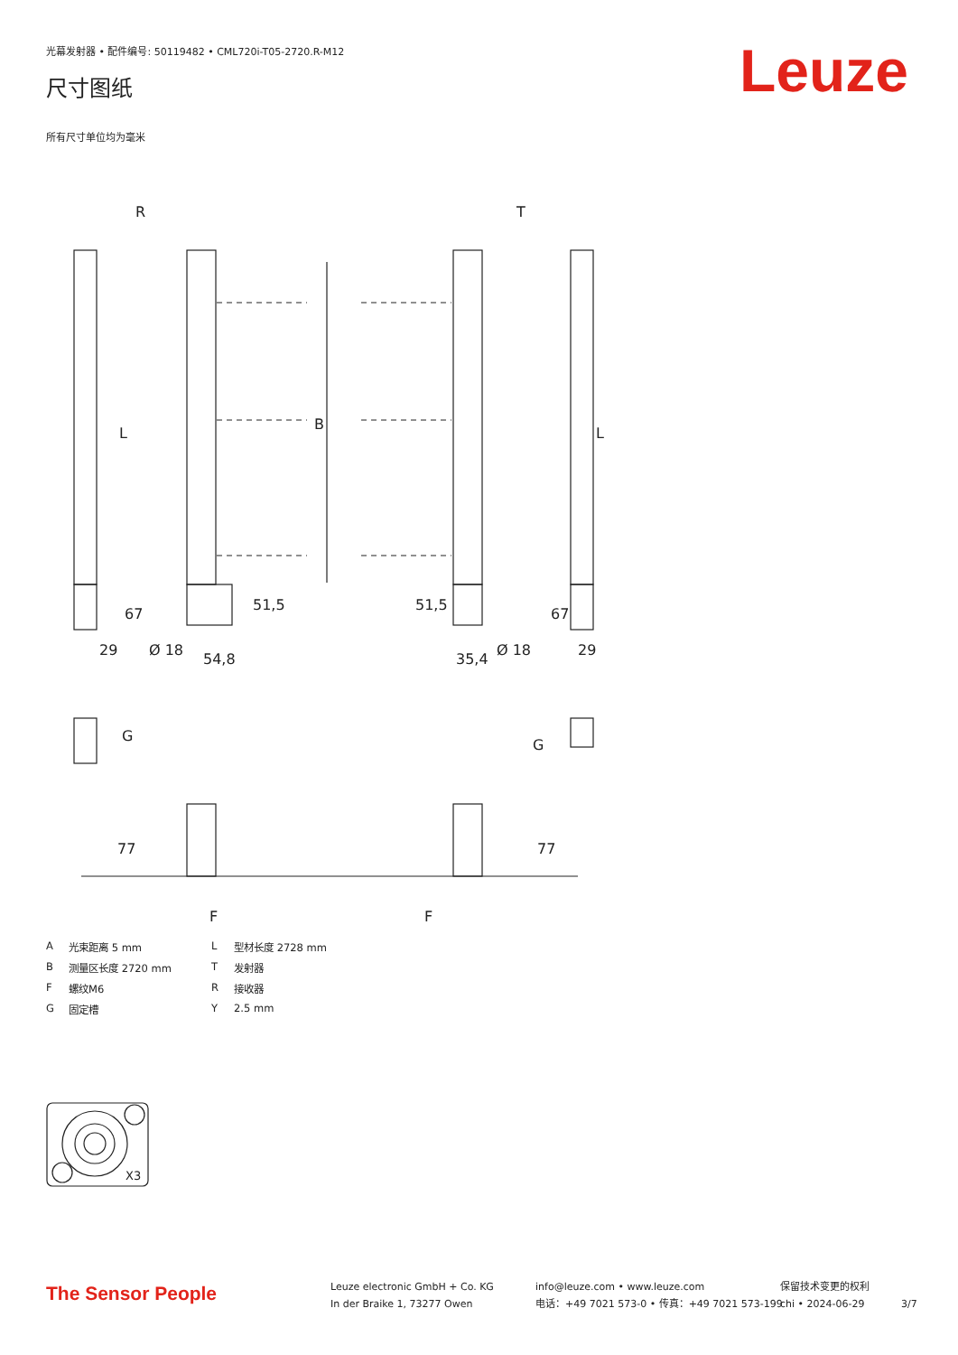光幕发射器 • 配件编号: 50119482 • CML720i-T05-2720.R-M12
尺寸图纸 Leuze
所有尺寸单位均为毫米
R
T
L
B
L
29
54,8
35,4
29
67
67
51,5
51,5
Ø 18
Ø 18
G
G
F
F
77
77
A光束距离 5 mm L 型材长度 2728 mm B 测量区长度 2720 mm T 发射器 F 螺纹M6 R 接收器 G 固定槽 Y 2.5 mm
X3
The Sensor People
Leuze electronic GmbH + Co. KG
In der Braike 1, 73277 Owen
info@leuze.com • www.leuze.com
电话：+49 7021 573-0 • 传真：+49 7021 573-199
保留技术变更的权利
chi • 2024-06-29
3/7